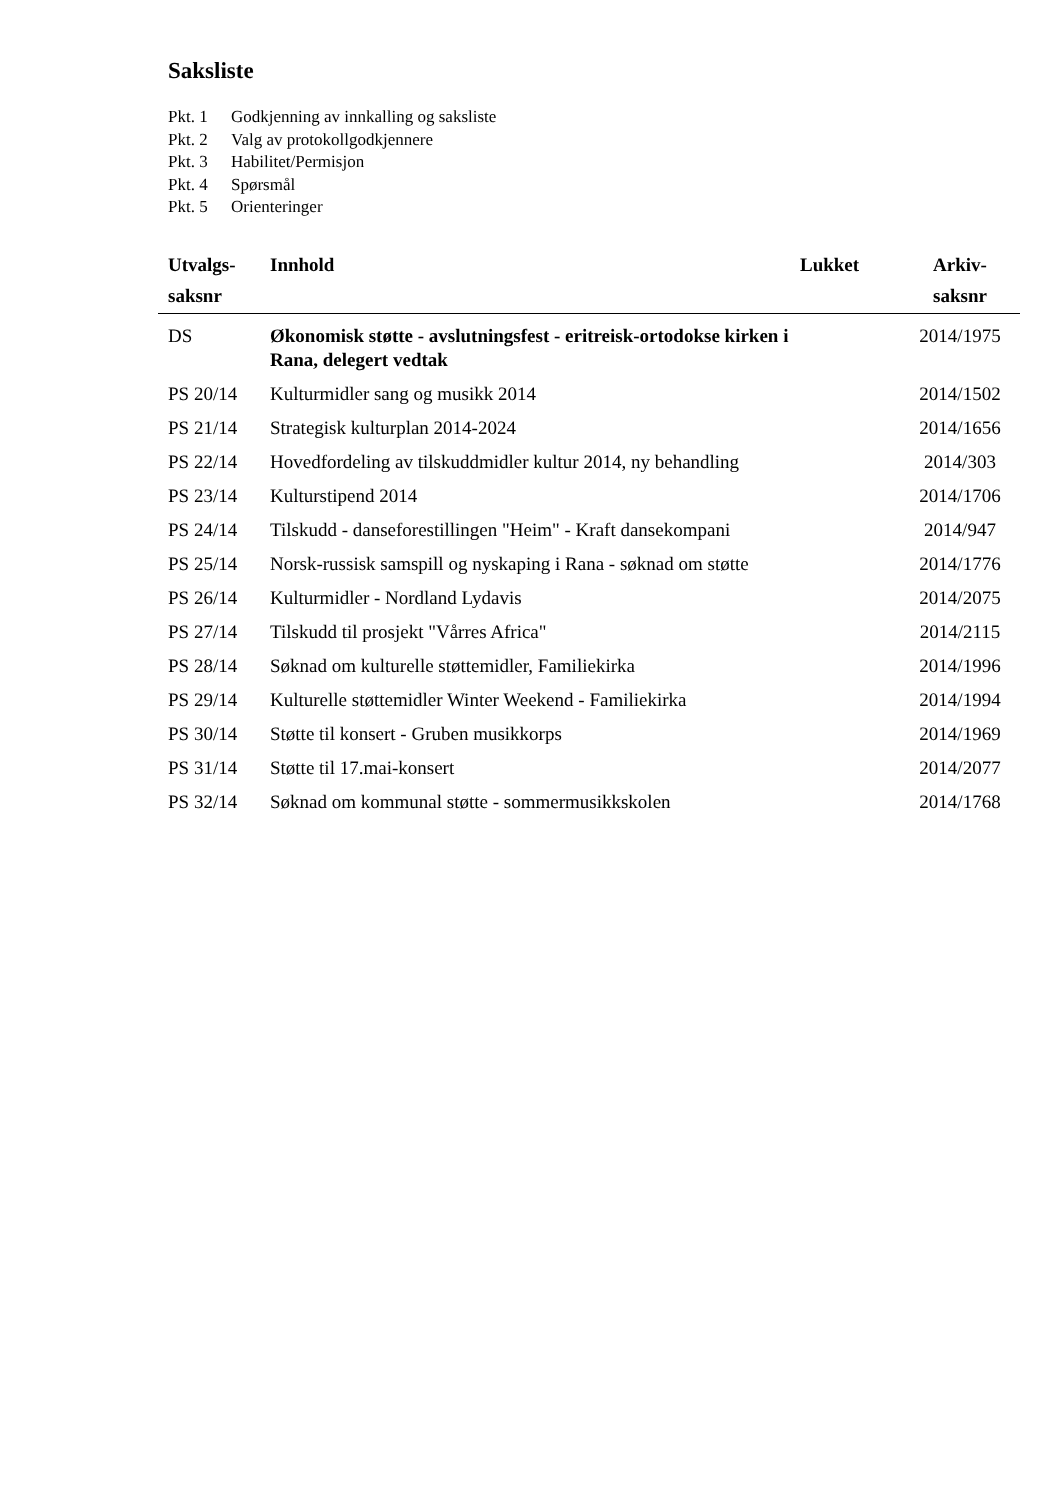Saksliste
Pkt. 1 Godkjenning av innkalling og saksliste
Pkt. 2 Valg av protokollgodkjennere
Pkt. 3 Habilitet/Permisjon
Pkt. 4 Spørsmål
Pkt. 5 Orienteringer
| Utvalgs- saksnr | Innhold | Lukket | Arkiv- saksnr |
| --- | --- | --- | --- |
| DS | Økonomisk støtte - avslutningsfest - eritreisk-ortodokse kirken i Rana, delegert vedtak | | 2014/1975 |
| PS 20/14 | Kulturmidler sang og musikk 2014 | | 2014/1502 |
| PS 21/14 | Strategisk kulturplan 2014-2024 | | 2014/1656 |
| PS 22/14 | Hovedfordeling av tilskuddmidler kultur 2014, ny behandling | | 2014/303 |
| PS 23/14 | Kulturstipend 2014 | | 2014/1706 |
| PS 24/14 | Tilskudd - danseforestillingen "Heim" - Kraft dansekompani | | 2014/947 |
| PS 25/14 | Norsk-russisk samspill og nyskaping i Rana - søknad om støtte | | 2014/1776 |
| PS 26/14 | Kulturmidler - Nordland Lydavis | | 2014/2075 |
| PS 27/14 | Tilskudd til prosjekt "Vårres Africa" | | 2014/2115 |
| PS 28/14 | Søknad om kulturelle støttemidler, Familiekirka | | 2014/1996 |
| PS 29/14 | Kulturelle støttemidler Winter Weekend - Familiekirka | | 2014/1994 |
| PS 30/14 | Støtte til konsert - Gruben musikkorps | | 2014/1969 |
| PS 31/14 | Støtte til 17.mai-konsert | | 2014/2077 |
| PS 32/14 | Søknad om kommunal støtte - sommermusikkskolen | | 2014/1768 |